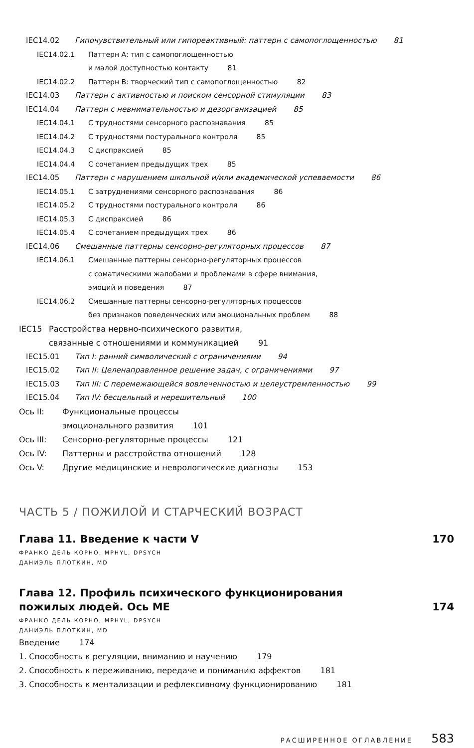IEC14.02 Гипочувствительный или гипореактивный: паттерн с самопоглощенностью 81
IEC14.02.1 Паттерн А: тип с самопоглощенностью
и малой доступностью контакту 81
IEC14.02.2 Паттерн В: творческий тип с самопоглощенностью 82
IEC14.03 Паттерн с активностью и поиском сенсорной стимуляции 83
IEC14.04 Паттерн с невнимательностью и дезорганизацией 85
IEC14.04.1 С трудностями сенсорного распознавания 85
IEC14.04.2 С трудностями постурального контроля 85
IEC14.04.3 С диспраксией 85
IEC14.04.4 С сочетанием предыдущих трех 85
IEC14.05 Паттерн с нарушением школьной и/или академической успеваемости 86
IEC14.05.1 С затруднениями сенсорного распознавания 86
IEC14.05.2 С трудностями постурального контроля 86
IEC14.05.3 С диспраксией 86
IEC14.05.4 С сочетанием предыдущих трех 86
IEC14.06 Смешанные паттерны сенсорно-регуляторных процессов 87
IEC14.06.1 Смешанные паттерны сенсорно-регуляторных процессов
с соматическими жалобами и проблемами в сфере внимания,
эмоций и поведения 87
IEC14.06.2 Смешанные паттерны сенсорно-регуляторных процессов
без признаков поведенческих или эмоциональных проблем 88
IEC15 Расстройства нервно-психического развития,
связанные с отношениями и коммуникацией 91
IEC15.01 Тип I: ранний символический с ограничениями 94
IEC15.02 Тип II: Целенаправленное решение задач, с ограничениями 97
IEC15.03 Тип III: С перемежающейся вовлеченностью и целеустремленностью 99
IEC15.04 Тип IV: бесцельный и нерешительный 100
Ось II: Функциональные процессы
эмоционального развития 101
Ось III: Сенсорно-регуляторные процессы 121
Ось IV: Паттерны и расстройства отношений 128
Ось V: Другие медицинские и неврологические диагнозы 153
ЧАСТЬ 5 / ПОЖИЛОЙ И СТАРЧЕСКИЙ ВОЗРАСТ
Глава 11. Введение к части V 170
ФРАНКО ДЕЛЬ КОРНО, MPHYL, DPSYCH
ДАНИЭЛЬ ПЛОТКИН, MD
Глава 12. Профиль психического функционирования
пожилых людей. Ось ME 174
ФРАНКО ДЕЛЬ КОРНО, MPHYL, DPSYCH
ДАНИЭЛЬ ПЛОТКИН, MD
Введение 174
1. Способность к регуляции, вниманию и научению 179
2. Способность к переживанию, передаче и пониманию аффектов 181
3. Способность к ментализации и рефлексивному функционированию 181
РАСШИРЕННОЕ ОГЛАВЛЕНИЕ 583